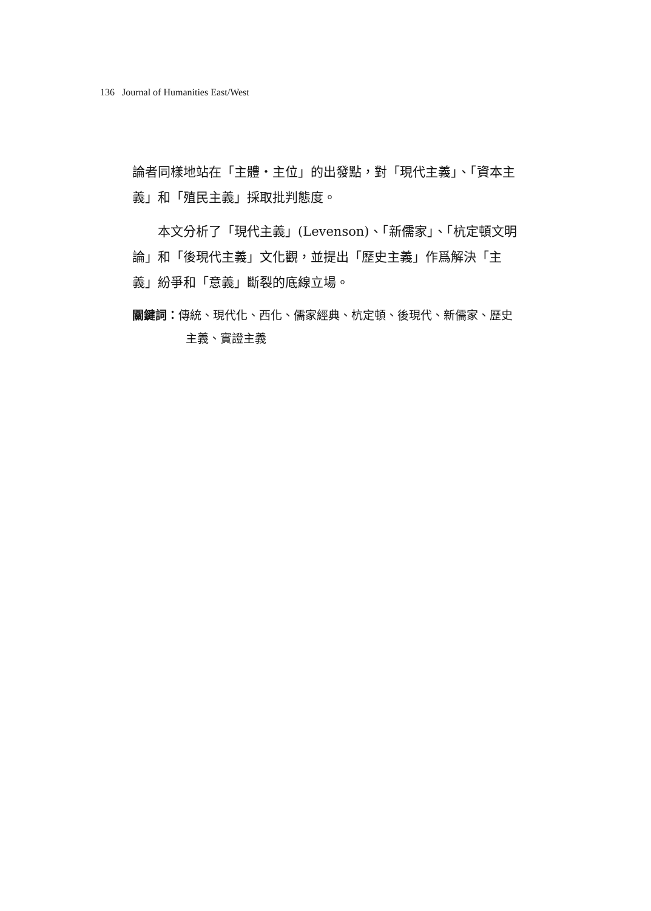136 Journal of Humanities East/West
論者同樣地站在「主體・主位」的出發點，對「現代主義」、「資本主義」和「殖民主義」採取批判態度。
本文分析了「現代主義」(Levenson)、「新儒家」、「杭定頓文明論」和「後現代主義」文化觀，並提出「歷史主義」作爲解決「主義」紛爭和「意義」斷裂的底線立場。
關鍵詞：傳統、現代化、西化、儒家經典、杭定頓、後現代、新儒家、歷史主義、實證主義